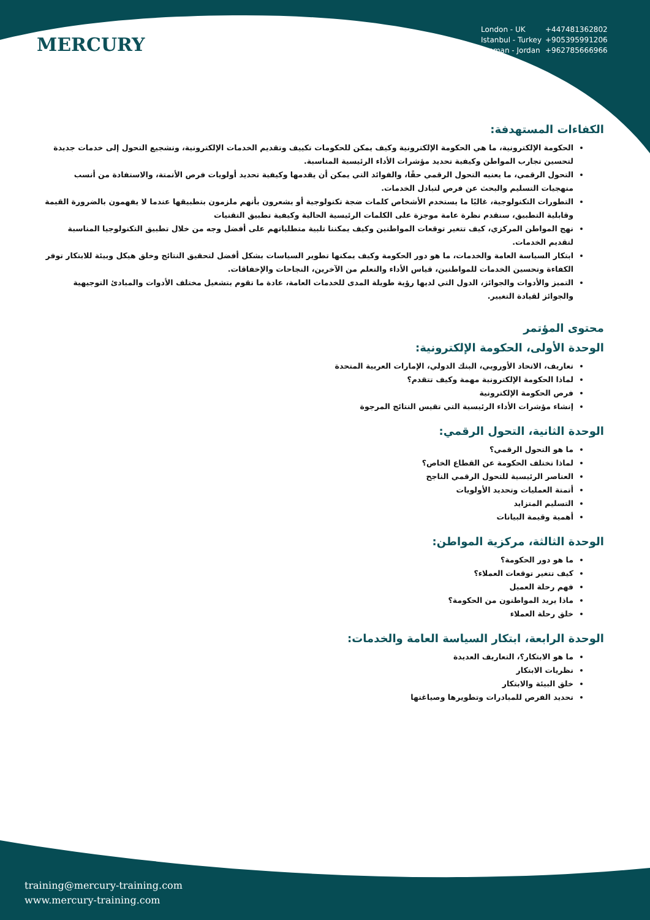MERCURY
London - UK +447481362802
Istanbul - Turkey +905395991206
Amman - Jordan +962785666966
الكفاءات المستهدفة:
الحكومة الإلكترونية، ما هي الحكومة الإلكترونية وكيف يمكن للحكومات تكييف وتقديم الخدمات الإلكترونية، وتشجيع التحول إلى خدمات جديدة لتحسين تجارب المواطن وكيفية تحديد مؤشرات الأداء الرئيسية المناسبة.
التحول الرقمي، ما يعنيه التحول الرقمي حقًا، والفوائد التي يمكن أن يقدمها وكيفية تحديد أولويات فرص الأتمتة، والاستفادة من أنسب منهجيات التسليم والبحث عن فرص لتبادل الخدمات.
التطورات التكنولوجية، غالبًا ما يستخدم الأشخاص كلمات ضجة تكنولوجية أو يشعرون بأنهم ملزمون بتطبيقها عندما لا يفهمون بالضرورة القيمة وقابلية التطبيق، سنقدم نظرة عامة موجزة على الكلمات الرئيسية الحالية وكيفية تطبيق التقنيات
نهج المواطن المركزي، كيف تتغير توقعات المواطنين وكيف يمكننا تلبية متطلباتهم على أفضل وجه من خلال تطبيق التكنولوجيا المناسبة لتقديم الخدمات.
ابتكار السياسة العامة والخدمات، ما هو دور الحكومة وكيف يمكنها تطوير السياسات بشكل أفضل لتحقيق النتائج وخلق هيكل وبيئة للابتكار توفر الكفاءة وتحسين الخدمات للمواطنين، قياس الأداء والتعلم من الآخرين، النجاحات والإخفاقات.
التميز والأدوات والجوائز، الدول التي لديها رؤية طويلة المدى للخدمات العامة، عادة ما تقوم بتشغيل مختلف الأدوات والمبادئ التوجيهية والجوائز لقيادة التغيير.
محتوى المؤتمر
الوحدة الأولى، الحكومة الإلكترونية:
تعاريف، الاتحاد الأوروبي، البنك الدولي، الإمارات العربية المتحدة
لماذا الحكومة الإلكترونية مهمة وكيف تتقدم؟
فرص الحكومة الإلكترونية
إنشاء مؤشرات الأداء الرئيسية التي تقيس النتائج المرجوة
الوحدة الثانية، التحول الرقمي:
ما هو التحول الرقمي؟
لماذا تختلف الحكومة عن القطاع الخاص؟
العناصر الرئيسية للتحول الرقمي الناجح
أتمتة العمليات وتحديد الأولويات
التسليم المتزايد
أهمية وقيمة البيانات
الوحدة الثالثة، مركزية المواطن:
ما هو دور الحكومة؟
كيف تتغير توقعات العملاء؟
فهم رحلة العميل
ماذا يريد المواطنون من الحكومة؟
خلق رحلة العملاء
الوحدة الرابعة، ابتكار السياسة العامة والخدمات:
ما هو الابتكار؟، التعاريف العديدة
نظريات الابتكار
خلق البيئة والابتكار
تحديد الفرص للمبادرات وتطويرها وصياغتها
training@mercury-training.com
www.mercury-training.com